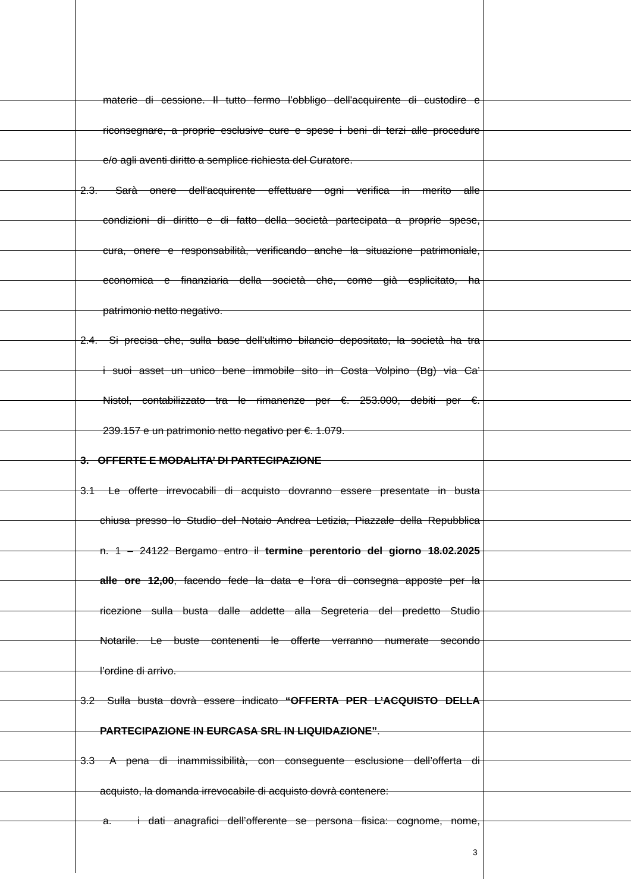materie di cessione. Il tutto fermo l’obbligo dell'acquirente di custodire e
riconsegnare, a proprie esclusive cure e spese i beni di terzi alle procedure
e/o agli aventi diritto a semplice richiesta del Curatore.
2.3. Sarà onere dell'acquirente effettuare ogni verifica in merito alle
condizioni di diritto e di fatto della società partecipata a proprie spese,
cura, onere e responsabilità, verificando anche la situazione patrimoniale,
economica e finanziaria della società che, come già esplicitato, ha
patrimonio netto negativo.
2.4. Si precisa che, sulla base dell’ultimo bilancio depositato, la società ha tra
i suoi asset un unico bene immobile sito in Costa Volpino (Bg) via Ca’
Nistol, contabilizzato tra le rimanenze per €. 253.000, debiti per €.
239.157 e un patrimonio netto negativo per €. 1.079.
3. OFFERTE E MODALITA’ DI PARTECIPAZIONE
3.1 Le offerte irrevocabili di acquisto dovranno essere presentate in busta
chiusa presso lo Studio del Notaio Andrea Letizia, Piazzale della Repubblica
n. 1 – 24122 Bergamo entro il termine perentorio del giorno 18.02.2025
alle ore 12,00, facendo fede la data e l’ora di consegna apposte per la
ricezione sulla busta dalle addette alla Segreteria del predetto Studio
Notarile. Le buste contenenti le offerte verranno numerate secondo
l’ordine di arrivo.
3.2 Sulla busta dovrà essere indicato “OFFERTA PER L’ACQUISTO DELLA
PARTECIPAZIONE IN EURCASA SRL IN LIQUIDAZIONE”.
3.3 A pena di inammissibilità, con conseguente esclusione dell’offerta di
acquisto, la domanda irrevocabile di acquisto dovrà contenere:
a. i dati anagrafici dell’offerente se persona fisica: cognome, nome,
3